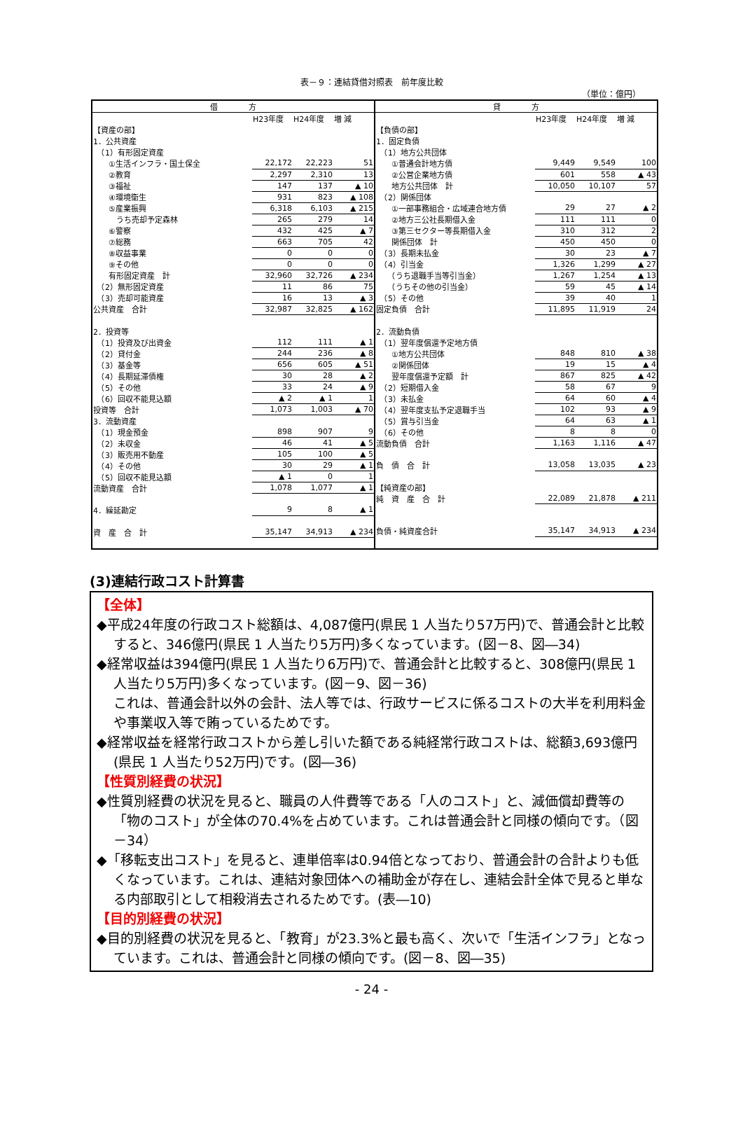表－９：連結貸借対照表　前年度比較
（単位：億円）
| 借 方 | | | |
| --- | --- | --- | --- |
| | H23年度 | H24年度 | 増 減 |
| 【資産の部】 | | | |
| 1．公共資産 | | | |
| （1）有形固定資産 | | | |
| ①生活インフラ・国土保全 | 22,172 | 22,223 | 51 |
| ②教育 | 2,297 | 2,310 | 13 |
| ③福祉 | 147 | 137 | ▲ 10 |
| ④環境衛生 | 931 | 823 | ▲ 108 |
| ⑤産業振興 | 6,318 | 6,103 | ▲ 215 |
| うち売却予定森林 | 265 | 279 | 14 |
| ⑥警察 | 432 | 425 | ▲ 7 |
| ⑦総務 | 663 | 705 | 42 |
| ⑧収益事業 | 0 | 0 | 0 |
| ⑨その他 | 0 | 0 | 0 |
| 有形固定資産 計 | 32,960 | 32,726 | ▲ 234 |
| （2）無形固定資産 | 11 | 86 | 75 |
| （3）売却可能資産 | 16 | 13 | ▲ 3 |
| 公共資産 合計 | 32,987 | 32,825 | ▲ 162 |
| 2．投資等 | | | |
| （1）投資及び出資金 | 112 | 111 | ▲ 1 |
| （2）貸付金 | 244 | 236 | ▲ 8 |
| （3）基金等 | 656 | 605 | ▲ 51 |
| （4）長期延滞債権 | 30 | 28 | ▲ 2 |
| （5）その他 | 33 | 24 | ▲ 9 |
| （6）回収不能見込額 | ▲ 2 | ▲ 1 | 1 |
| 投資等 合計 | 1,073 | 1,003 | ▲ 70 |
| 3．流動資産 | | | |
| （1）現金預金 | 898 | 907 | 9 |
| （2）未収金 | 46 | 41 | ▲ 5 |
| （3）販売用不動産 | 105 | 100 | ▲ 5 |
| （4）その他 | 30 | 29 | ▲ 1 |
| （5）回収不能見込額 | ▲ 1 | 0 | 1 |
| 流動資産 合計 | 1,078 | 1,077 | ▲ 1 |
| 4．繰延勘定 | 9 | 8 | ▲ 1 |
| 資 産 合 計 | 35,147 | 34,913 | ▲ 234 |
| 貸 方 | | | |
| --- | --- | --- | --- |
| | H23年度 | H24年度 | 増 減 |
| 【負債の部】 | | | |
| 1．固定負債 | | | |
| （1）地方公共団体 | | | |
| ①普通会計地方債 | 9,449 | 9,549 | 100 |
| ②公営企業地方債 | 601 | 558 | ▲ 43 |
| 地方公共団体 計 | 10,050 | 10,107 | 57 |
| （2）関係団体 | | | |
| ①一部事務組合・広域連合地方債 | 29 | 27 | ▲ 2 |
| ②地方三公社長期借入金 | 111 | 111 | 0 |
| ③第三セクター等長期借入金 | 310 | 312 | 2 |
| 関係団体 計 | 450 | 450 | 0 |
| （3）長期未払金 | 30 | 23 | ▲ 7 |
| （4）引当金 | 1,326 | 1,299 | ▲ 27 |
| （うち退職手当等引当金） | 1,267 | 1,254 | ▲ 13 |
| （うちその他の引当金） | 59 | 45 | ▲ 14 |
| （5）その他 | 39 | 40 | 1 |
| 固定負債 合計 | 11,895 | 11,919 | 24 |
| 2．流動負債 | | | |
| （1）翌年度償還予定地方債 | | | |
| ①地方公共団体 | 848 | 810 | ▲ 38 |
| ②関係団体 | 19 | 15 | ▲ 4 |
| 翌年度償還予定額 計 | 867 | 825 | ▲ 42 |
| （2）短期借入金 | 58 | 67 | 9 |
| （3）未払金 | 64 | 60 | ▲ 4 |
| （4）翌年度支払予定退職手当 | 102 | 93 | ▲ 9 |
| （5）賞与引当金 | 64 | 63 | ▲ 1 |
| （6）その他 | 8 | 8 | 0 |
| 流動負債 合計 | 1,163 | 1,116 | ▲ 47 |
| 負 債 合 計 | 13,058 | 13,035 | ▲ 23 |
| 【純資産の部】 | | | |
| 純 資 産 合 計 | 22,089 | 21,878 | ▲ 211 |
| 負債・純資産合計 | 35,147 | 34,913 | ▲ 234 |
(3)連結行政コスト計算書
【全体】
◆平成24年度の行政コスト総額は、4,087億円(県民 1 人当たり57万円)で、普通会計と比較すると、346億円(県民 1 人当たり5万円)多くなっています。(図－8、図―34)
◆経常収益は394億円(県民 1 人当たり6万円)で、普通会計と比較すると、308億円(県民 1 人当たり5万円)多くなっています。(図－9、図－36)
これは、普通会計以外の会計、法人等では、行政サービスに係るコストの大半を利用料金や事業収入等で賄っているためです。
◆経常収益を経常行政コストから差し引いた額である純経常行政コストは、総額3,693億円(県民 1 人当たり52万円)です。(図―36)
【性質別経費の状況】
◆性質別経費の状況を見ると、職員の人件費等である「人のコスト」と、減価償却費等の「物のコスト」が全体の70.4%を占めています。これは普通会計と同様の傾向です。（図－34）
◆「移転支出コスト」を見ると、連単倍率は0.94倍となっており、普通会計の合計よりも低くなっています。これは、連結対象団体への補助金が存在し、連結会計全体で見ると単なる内部取引として相殺消去されるためです。(表―10)
【目的別経費の状況】
◆目的別経費の状況を見ると、「教育」が23.3%と最も高く、次いで「生活インフラ」となっています。これは、普通会計と同様の傾向です。(図－8、図―35)
- 24 -